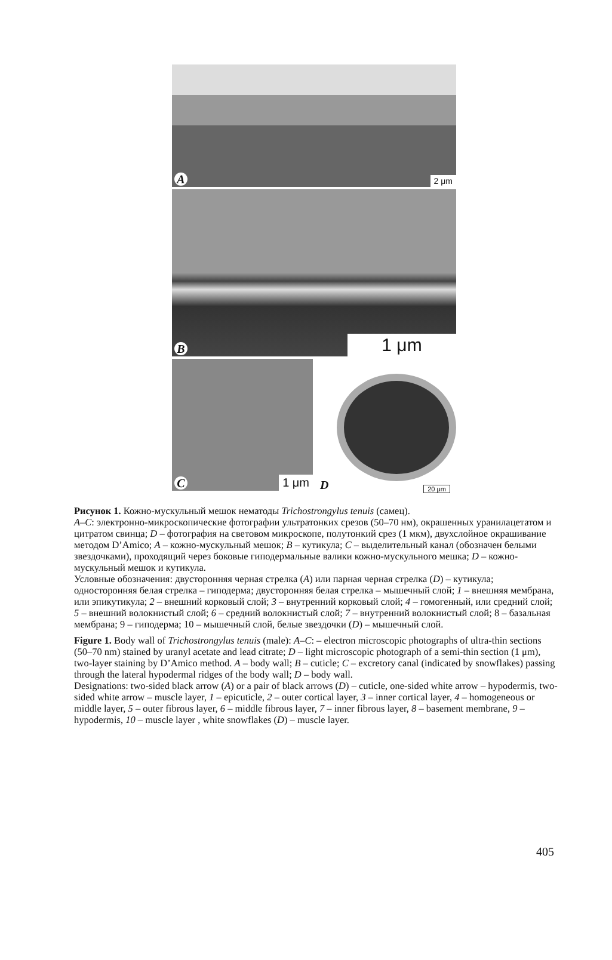A 2 μm
B 1 μm
C 1 μm
D 20 μm
Рисунок 1. Кожно-мускульный мешок нематоды Trichostrongylus tenuis (самец).
A–C: электронно-микроскопические фотографии ультратонких срезов (50–70 нм), окрашенных уранилацетатом и цитратом свинца; D – фотография на световом микроскопе, полутонкий срез (1 мкм), двухслойное окрашивание методом D’Amico; A – кожно-мускульный мешок; B – кутикула; C – выделительный канал (обозначен белыми звездочками), проходящий через боковые гиподермальные валики кожно-мускульного мешка; D – кожно-мускульный мешок и кутикула.
Условные обозначения: двусторонняя черная стрелка (A) или парная черная стрелка (D) – кутикула; односторонняя белая стрелка – гиподерма; двусторонняя белая стрелка – мышечный слой; 1 – внешняя мембрана, или эпикутикула; 2 – внешний корковый слой; 3 – внутренний корковый слой; 4 – гомогенный, или средний слой; 5 – внешний волокнистый слой; 6 – средний волокнистый слой; 7 – внутренний волокнистый слой; 8 – базальная мембрана; 9 – гиподерма; 10 – мышечный слой, белые звездочки (D) – мышечный слой.
Figure 1. Body wall of Trichostrongylus tenuis (male): A–C: – electron microscopic photographs of ultra-thin sections (50–70 nm) stained by uranyl acetate and lead citrate; D – light microscopic photograph of a semi-thin section (1 μm), two-layer staining by D’Amico method. A – body wall; B – cuticle; C – excretory canal (indicated by snowflakes) passing through the lateral hypodermal ridges of the body wall; D – body wall.
Designations: two-sided black arrow (A) or a pair of black arrows (D) – cuticle, one-sided white arrow – hypodermis, two-sided white arrow – muscle layer, 1 – epicuticle, 2 – outer cortical layer, 3 – inner cortical layer, 4 – homogeneous or middle layer, 5 – outer fibrous layer, 6 – middle fibrous layer, 7 – inner fibrous layer, 8 – basement membrane, 9 – hypodermis, 10 – muscle layer , white snowflakes (D) – muscle layer.
405